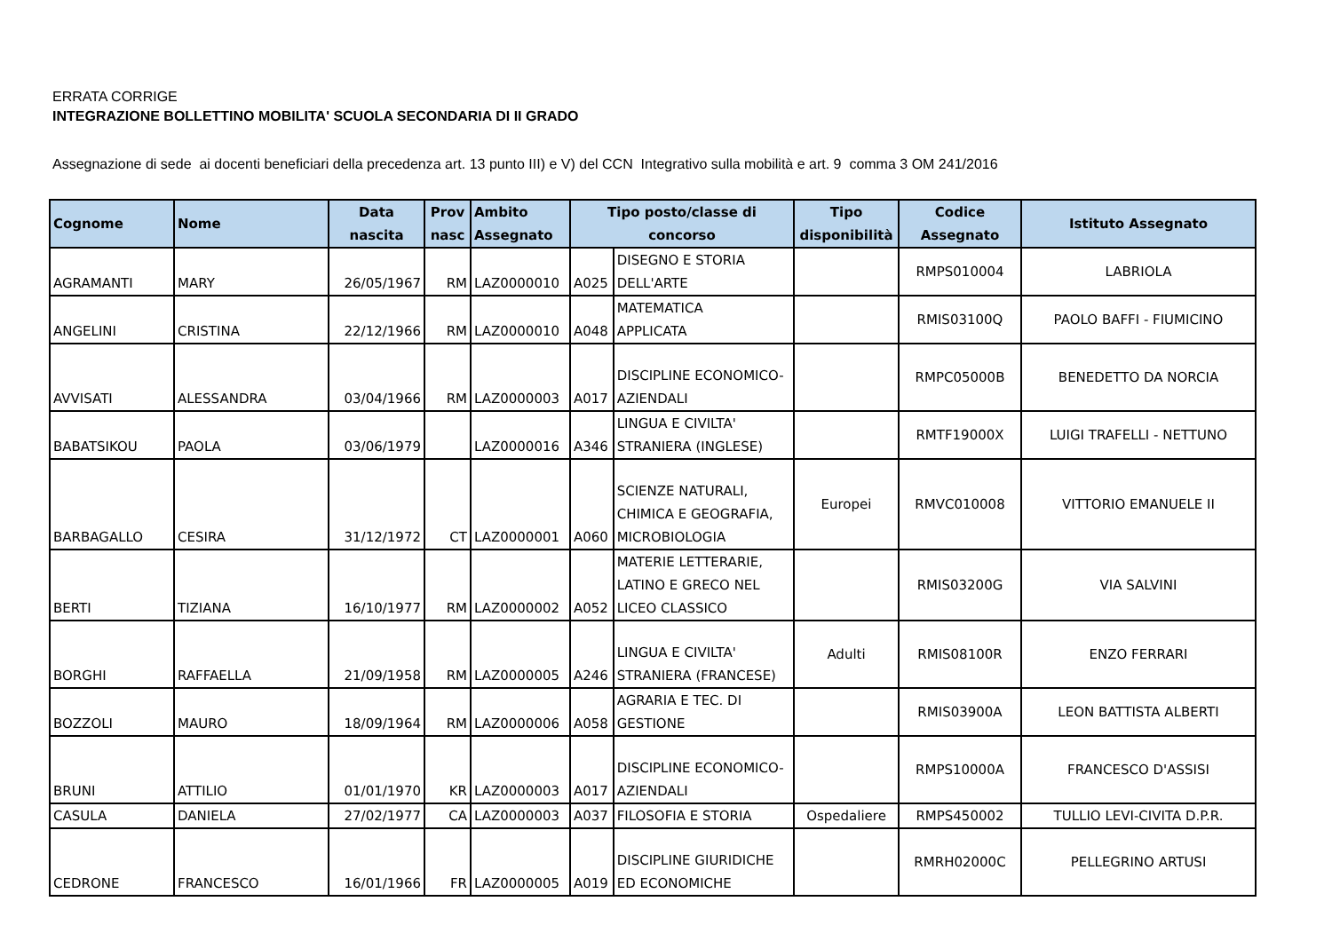ERRATA CORRIGE
INTEGRAZIONE BOLLETTINO MOBILITA' SCUOLA SECONDARIA DI II GRADO
Assegnazione di sede ai docenti beneficiari della precedenza art. 13 punto III) e V) del CCN Integrativo sulla mobilità e art. 9 comma 3 OM 241/2016
| Cognome | Nome | Data nascita | Prov nasc | Ambito Assegnato | Tipo posto/classe di concorso | | Tipo disponibilità | Codice Assegnato | Istituto Assegnato |
| --- | --- | --- | --- | --- | --- | --- | --- | --- | --- |
| AGRAMANTI | MARY | 26/05/1967 | RM | LAZ0000010 | A025 | DISEGNO E STORIA DELL'ARTE | | RMPS010004 | LABRIOLA |
| ANGELINI | CRISTINA | 22/12/1966 | RM | LAZ0000010 | A048 | MATEMATICA APPLICATA | | RMIS03100Q | PAOLO BAFFI - FIUMICINO |
| AVVISATI | ALESSANDRA | 03/04/1966 | RM | LAZ0000003 | A017 | DISCIPLINE ECONOMICO- AZIENDALI | | RMPC05000B | BENEDETTO DA NORCIA |
| BABATSIKOU | PAOLA | 03/06/1979 | | LAZ0000016 | A346 | LINGUA E CIVILTA' STRANIERA (INGLESE) | | RMTF19000X | LUIGI TRAFELLI - NETTUNO |
| BARBAGALLO | CESIRA | 31/12/1972 | CT | LAZ0000001 | A060 | SCIENZE NATURALI, CHIMICA E GEOGRAFIA, MICROBIOLOGIA | Europei | RMVC010008 | VITTORIO EMANUELE II |
| BERTI | TIZIANA | 16/10/1977 | RM | LAZ0000002 | A052 | MATERIE LETTERARIE, LATINO E GRECO NEL LICEO CLASSICO | | RMIS03200G | VIA SALVINI |
| BORGHI | RAFFAELLA | 21/09/1958 | RM | LAZ0000005 | A246 | LINGUA E CIVILTA' STRANIERA (FRANCESE) | Adulti | RMIS08100R | ENZO FERRARI |
| BOZZOLI | MAURO | 18/09/1964 | RM | LAZ0000006 | A058 | AGRARIA E TEC. DI GESTIONE | | RMIS03900A | LEON BATTISTA ALBERTI |
| BRUNI | ATTILIO | 01/01/1970 | KR | LAZ0000003 | A017 | DISCIPLINE ECONOMICO- AZIENDALI | | RMPS10000A | FRANCESCO D'ASSISI |
| CASULA | DANIELA | 27/02/1977 | CA | LAZ0000003 | A037 | FILOSOFIA E STORIA | Ospedaliere | RMPS450002 | TULLIO LEVI-CIVITA D.P.R. |
| CEDRONE | FRANCESCO | 16/01/1966 | FR | LAZ0000005 | A019 | DISCIPLINE GIURIDICHE ED ECONOMICHE | | RMRH02000C | PELLEGRINO ARTUSI |